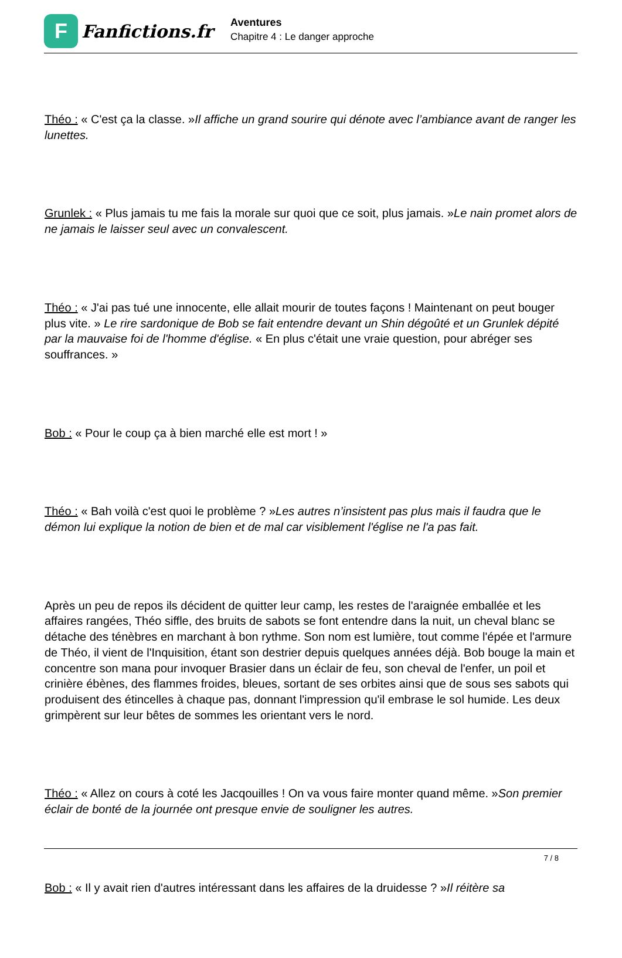F
Fanfictions.fr
Aventures
Chapitre 4 : Le danger approche
Théo : « C'est ça la classe. »Il affiche un grand sourire qui dénote avec l’ambiance avant de ranger les lunettes.
Grunlek : « Plus jamais tu me fais la morale sur quoi que ce soit, plus jamais. »Le nain promet alors de ne jamais le laisser seul avec un convalescent.
Théo : « J'ai pas tué une innocente, elle allait mourir de toutes façons ! Maintenant on peut bouger plus vite. » Le rire sardonique de Bob se fait entendre devant un Shin dégoûté et un Grunlek dépité par la mauvaise foi de l'homme d'église. « En plus c'était une vraie question, pour abréger ses souffrances. »
Bob : « Pour le coup ça à bien marché elle est mort ! »
Théo : « Bah voilà c'est quoi le problème ? »Les autres n’insistent pas plus mais il faudra que le démon lui explique la notion de bien et de mal car visiblement l'église ne l'a pas fait.
Après un peu de repos ils décident de quitter leur camp, les restes de l'araignée emballée et les affaires rangées, Théo siffle, des bruits de sabots se font entendre dans la nuit, un cheval blanc se détache des ténèbres en marchant à bon rythme. Son nom est lumière, tout comme l'épée et l'armure de Théo, il vient de l'Inquisition, étant son destrier depuis quelques années déjà. Bob bouge la main et concentre son mana pour invoquer Brasier dans un éclair de feu, son cheval de l'enfer, un poil et crinière ébènes, des flammes froides, bleues, sortant de ses orbites ainsi que de sous ses sabots qui produisent des étincelles à chaque pas, donnant l'impression qu'il embrase le sol humide. Les deux grimpèrent sur leur bêtes de sommes les orientant vers le nord.
Théo : « Allez on cours à coté les Jacqouilles ! On va vous faire monter quand même. »Son premier éclair de bonté de la journée ont presque envie de souligner les autres.
Bob : « Il y avait rien d'autres intéressant dans les affaires de la druidesse ? »Il réitère sa
7 / 8